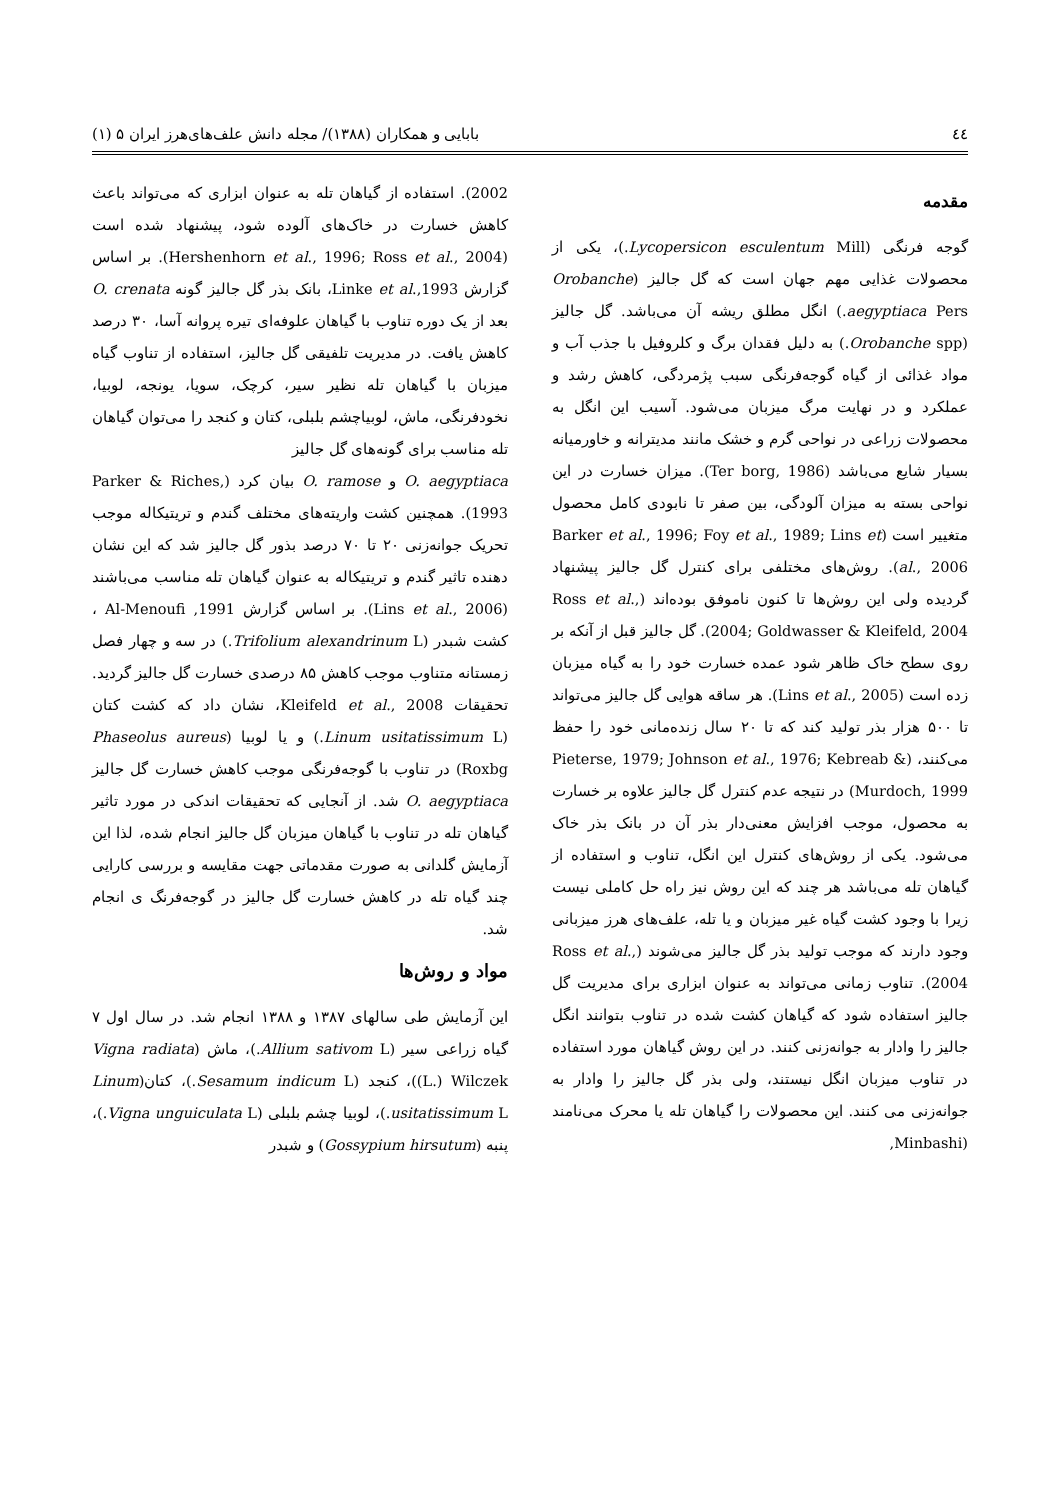٤٤ بابایی و همکاران (۱۳۸۸)/ مجله دانش علف‌های‌هرز ایران ۵ (۱)
مقدمه
گوجه فرنگی (Lycopersicon esculentum Mill.)، یکی از محصولات غذایی مهم جهان است که گل جالیز (Orobanche aegyptiaca Pers.) انگل مطلق ریشه آن می‌باشد. گل جالیز (Orobanche spp.) به دلیل فقدان برگ و کلروفیل با جذب آب و مواد غذائی از گیاه گوجه‌فرنگی سبب پژمردگی، کاهش رشد و عملکرد و در نهایت مرگ میزبان می‌شود. آسیب این انگل به محصولات زراعی در نواحی گرم و خشک مانند مدیترانه و خاورمیانه بسیار شایع می‌باشد (Ter borg, 1986). میزان خسارت در این نواحی بسته به میزان آلودگی، بین صفر تا نابودی کامل محصول متغییر است (Barker et al., 1996; Foy et al., 1989; Lins et al., 2006). روش‌های مختلفی برای کنترل گل جالیز پیشنهاد گردیده ولی این روش‌ها تا کنون ناموفق بوده‌اند (Ross et al., 2004; Goldwasser & Kleifeld, 2004). گل جالیز قبل از آنکه بر روی سطح خاک ظاهر شود عمده خسارت خود را به گیاه میزبان زده است (Lins et al., 2005). هر ساقه هوایی گل جالیز می‌تواند تا ۵۰۰ هزار بذر تولید کند که تا ۲۰ سال زنده‌مانی خود را حفظ می‌کنند، (Pieterse, 1979; Johnson et al., 1976; Kebreab & Murdoch, 1999) در نتیجه عدم کنترل گل جالیز علاوه بر خسارت به محصول، موجب افزایش معنی‌دار بذر آن در بانک بذر خاک می‌شود. یکی از روش‌های کنترل این انگل، تناوب و استفاده از گیاهان تله می‌باشد هر چند که این روش نیز راه حل کاملی نیست زیرا با وجود کشت گیاه غیر میزبان و یا تله، علف‌های هرز میزبانی وجود دارند که موجب تولید بذر گل جالیز می‌شوند (Ross et al., 2004). تناوب زمانی می‌تواند به عنوان ابزاری برای مدیریت گل جالیز استفاده شود که گیاهان کشت شده در تناوب بتوانند انگل جالیز را وادار به جوانه‌زنی کنند. در این روش گیاهان مورد استفاده در تناوب میزبان انگل نیستند، ولی بذر گل جالیز را وادار به جوانه‌زنی می کنند. این محصولات را گیاهان تله یا محرک می‌نامند (Minbashi,
2002). استفاده از گیاهان تله به عنوان ابزاری که می‌تواند باعث کاهش خسارت در خاک‌های آلوده شود، پیشنهاد شده است (Hershenhorn et al., 1996; Ross et al., 2004). بر اساس گزارش Linke et al.,1993، بانک بذر گل جالیز گونه O. crenata بعد از یک دوره تناوب با گیاهان علوفه‌ای تیره پروانه آسا، ۳۰ درصد کاهش یافت. در مدیریت تلفیقی گل جالیز، استفاده از تناوب گیاه میزبان با گیاهان تله نظیر سیر، کرچک، سویا، یونجه، لوبیا، نخودفرنگی، ماش، لوبیاچشم بلبلی، کتان و کنجد را می‌توان گیاهان تله مناسب برای گونه‌های گل جالیز
O. aegyptiaca و O. ramose بیان کرد (Parker & Riches, 1993). همچنین کشت واریته‌های مختلف گندم و تریتیکاله موجب تحریک جوانه‌زنی ۲۰ تا ۷۰ درصد بذور گل جالیز شد که این نشان دهنده تاثیر گندم و تریتیکاله به عنوان گیاهان تله مناسب می‌باشند (Lins et al., 2006). بر اساس گزارش Al-Menoufi ,1991 ، کشت شبدر (Trifolium alexandrinum L.) در سه و چهار فصل زمستانه متناوب موجب کاهش ۸۵ درصدی خسارت گل جالیز گردید. تحقیقات Kleifeld et al., 2008، نشان داد که کشت کتان (Linum usitatissimum L.) و یا لوبیا (Phaseolus aureus Roxbg) در تناوب با گوجه‌فرنگی موجب کاهش خسارت گل جالیز O. aegyptiaca شد. از آنجایی که تحقیقات اندکی در مورد تاثیر گیاهان تله در تناوب با گیاهان میزبان گل جالیز انجام شده، لذا این آزمایش گلدانی به صورت مقدماتی جهت مقایسه و بررسی کارایی چند گیاه تله در کاهش خسارت گل جالیز در گوجه‌فرنگ ی انجام شد.
مواد و روش‌ها
این آزمایش طی سالهای ۱۳۸۷ و ۱۳۸۸ انجام شد. در سال اول ۷ گیاه زراعی سیر (Allium sativom L.)، ماش (Vigna radiata (L.) Wilczek)، کنجد (Sesamum indicum L.)، کتان(Linum usitatissimum L.)، لوبیا چشم بلبلی (Vigna unguiculata L.)، پنبه (Gossypium hirsutum) و شبدر